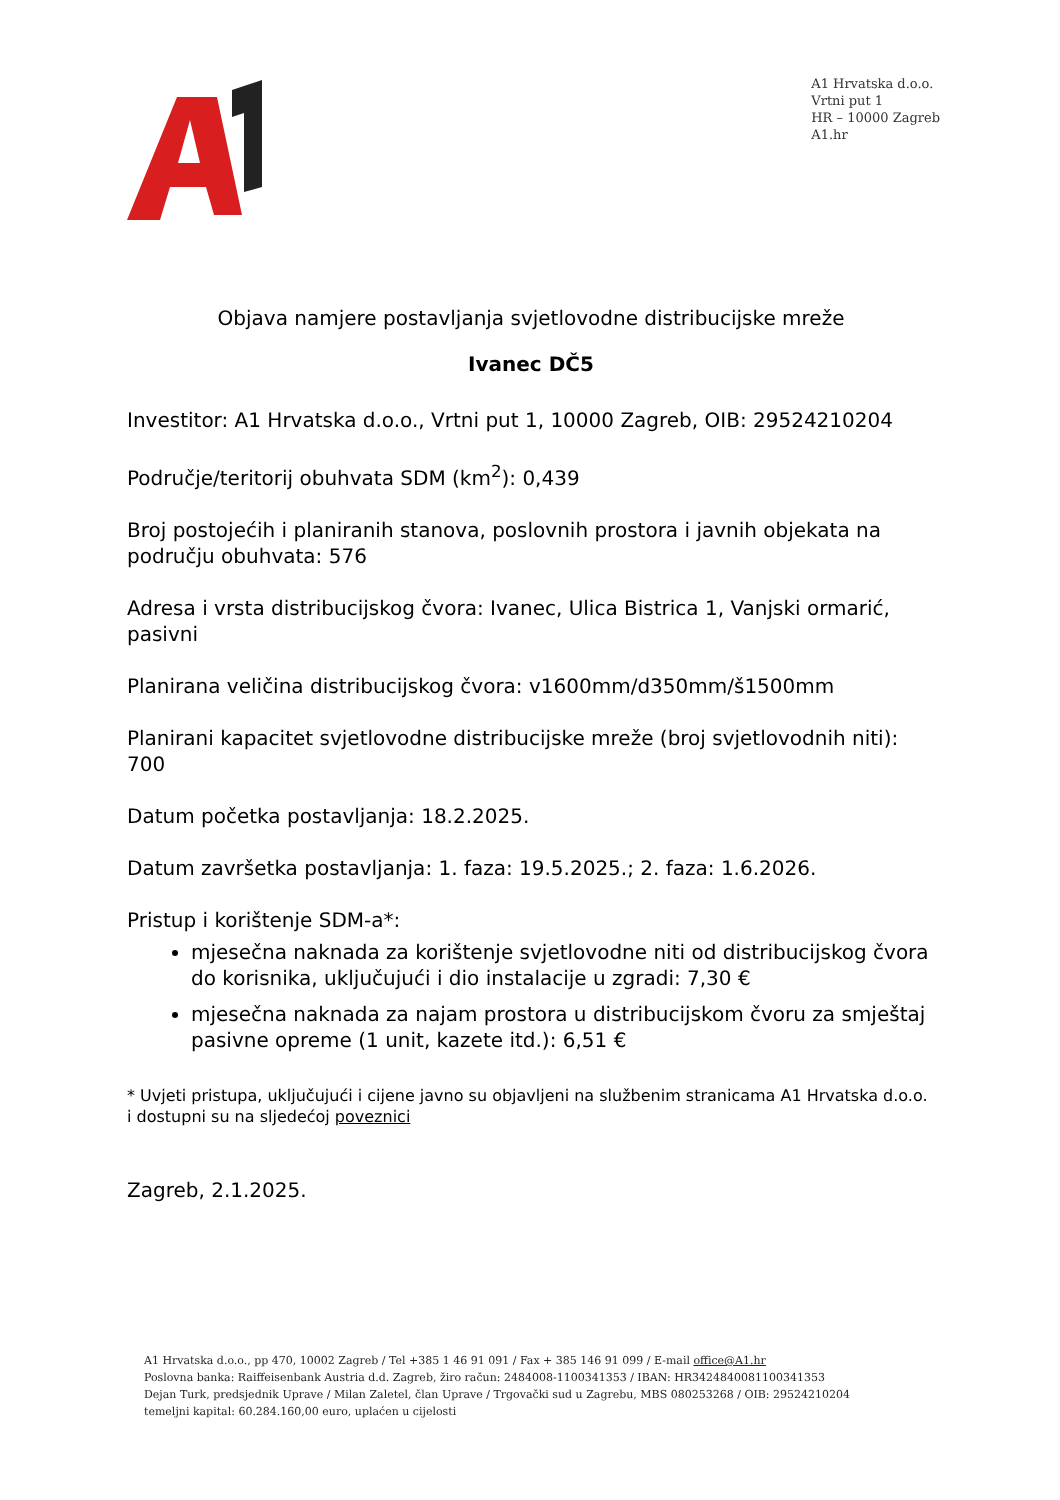A1 Hrvatska d.o.o.
Vrtni put 1
HR – 10000 Zagreb
A1.hr
Objava namjere postavljanja svjetlovodne distribucijske mreže
Ivanec DČ5
Investitor: A1 Hrvatska d.o.o., Vrtni put 1, 10000 Zagreb, OIB: 29524210204
Područje/teritorij obuhvata SDM (km<sup>2</sup>): 0,439
Broj postojećih i planiranih stanova, poslovnih prostora i javnih objekata na području obuhvata: 576
Adresa i vrsta distribucijskog čvora: Ivanec, Ulica Bistrica 1, Vanjski ormarić, pasivni
Planirana veličina distribucijskog čvora: v1600mm/d350mm/š1500mm
Planirani kapacitet svjetlovodne distribucijske mreže (broj svjetlovodnih niti): 700
Datum početka postavljanja: 18.2.2025.
Datum završetka postavljanja: 1. faza: 19.5.2025.; 2. faza: 1.6.2026.
Pristup i korištenje SDM-a*:
mjesečna naknada za korištenje svjetlovodne niti od distribucijskog čvora do korisnika, uključujući i dio instalacije u zgradi: 7,30 €
mjesečna naknada za najam prostora u distribucijskom čvoru za smještaj pasivne opreme (1 unit, kazete itd.): 6,51 €
* Uvjeti pristupa, uključujući i cijene javno su objavljeni na službenim stranicama A1 Hrvatska d.o.o. i dostupni su na sljedećoj poveznici
Zagreb, 2.1.2025.
A1 Hrvatska d.o.o., pp 470, 10002 Zagreb / Tel +385 1 46 91 091 / Fax + 385 146 91 099 / E-mail office@A1.hr
Poslovna banka: Raiffeisenbank Austria d.d. Zagreb, žiro račun: 2484008-1100341353 / IBAN: HR3424840081100341353
Dejan Turk, predsjednik Uprave / Milan Zaletel, član Uprave / Trgovački sud u Zagrebu, MBS 080253268 / OIB: 29524210204
temeljni kapital: 60.284.160,00 euro, uplaćen u cijelosti